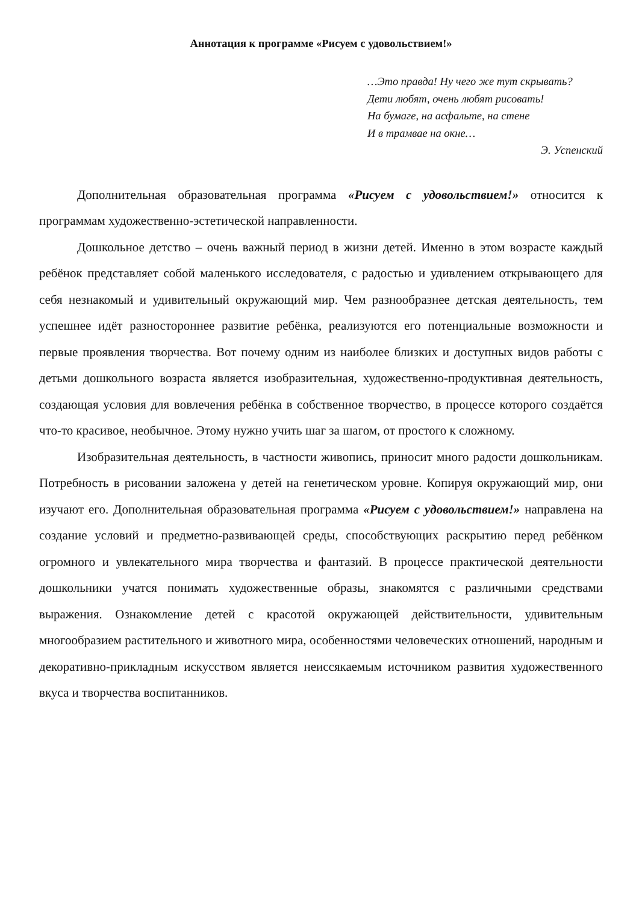Аннотация к программе «Рисуем с удовольствием!»
…Это правда! Ну чего же тут скрывать?
Дети любят, очень любят рисовать!
На бумаге, на асфальте, на стене
И в трамвае на окне…
Э. Успенский
Дополнительная образовательная программа «Рисуем с удовольствием!» относится к программам художественно-эстетической направленности.
Дошкольное детство – очень важный период в жизни детей. Именно в этом возрасте каждый ребёнок представляет собой маленького исследователя, с радостью и удивлением открывающего для себя незнакомый и удивительный окружающий мир. Чем разнообразнее детская деятельность, тем успешнее идёт разностороннее развитие ребёнка, реализуются его потенциальные возможности и первые проявления творчества. Вот почему одним из наиболее близких и доступных видов работы с детьми дошкольного возраста является изобразительная, художественно-продуктивная деятельность, создающая условия для вовлечения ребёнка в собственное творчество, в процессе которого создаётся что-то красивое, необычное. Этому нужно учить шаг за шагом, от простого к сложному.
Изобразительная деятельность, в частности живопись, приносит много радости дошкольникам. Потребность в рисовании заложена у детей на генетическом уровне. Копируя окружающий мир, они изучают его. Дополнительная образовательная программа «Рисуем с удовольствием!» направлена на создание условий и предметно-развивающей среды, способствующих раскрытию перед ребёнком огромного и увлекательного мира творчества и фантазий. В процессе практической деятельности дошкольники учатся понимать художественные образы, знакомятся с различными средствами выражения. Ознакомление детей с красотой окружающей действительности, удивительным многообразием растительного и животного мира, особенностями человеческих отношений, народным и декоративно-прикладным искусством является неиссякаемым источником развития художественного вкуса и творчества воспитанников.